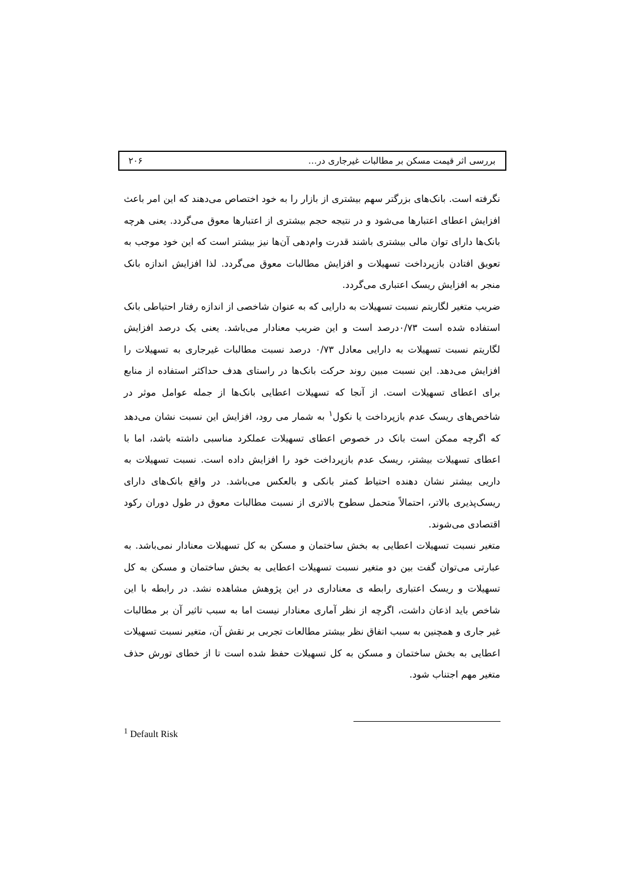بررسی اثر قیمت مسکن بر مطالبات غیرجاری در… ۲۰۶
نگرفته است. بانک‌های بزرگتر سهم بیشتری از بازار را به خود اختصاص می‌دهند که این امر باعث افزایش اعطای اعتبارها می‌شود و در نتیجه حجم بیشتری از اعتبارها معوق می‌گردد. یعنی هرچه بانک‌ها دارای توان مالی بیشتری باشند قدرت وام‌دهی آن‌ها نیز بیشتر است که این خود موجب به تعویق افتادن بازپرداخت تسهیلات و افزایش مطالبات معوق می‌گردد. لذا افزایش اندازه بانک منجر به افزایش ریسک اعتباری می‌گردد.
ضریب متغیر لگاریتم نسبت تسهیلات به دارایی که به عنوان شاخصی از اندازه رفتار احتیاطی بانک استفاده شده است ۰/۷۳درصد است و این ضریب معنادار می‌باشد. یعنی یک درصد افزایش لگاریتم نسبت تسهیلات به دارایی معادل ۰/۷۳ درصد نسبت مطالبات غیرجاری به تسهیلات را افزایش می‌دهد. این نسبت مبین روند حرکت بانک‌ها در راستای هدف حداکثر استفاده از منابع برای اعطای تسهیلات است. از آنجا که تسهیلات اعطایی بانک‌ها از جمله عوامل موثر در شاخص‌های ریسک عدم بازپرداخت یا نکول<sup>۱</sup> به شمار می رود، افزایش این نسبت نشان می‌دهد که اگرچه ممکن است بانک در خصوص اعطای تسهیلات عملکرد مناسبی داشته باشد، اما با اعطای تسهیلات بیشتر، ریسک عدم بازپرداخت خود را افزایش داده است. نسبت تسهیلات به داریی بیشتر نشان دهنده احتیاط کمتر بانکی و بالعکس می‌باشد. در واقع بانک‌های دارای ریسک‌پذیری بالاتر، احتمالاً متحمل سطوح بالاتری از نسبت مطالبات معوق در طول دوران رکود اقتصادی می‌شوند.
متغیر نسبت تسهیلات اعطایی به بخش ساختمان و مسکن به کل تسهیلات معنادار نمی‌باشد. به عبارتی می‌توان گفت بین دو متغیر نسبت تسهیلات اعطایی به بخش ساختمان و مسکن به کل تسهیلات و ریسک اعتباری رابطه ی معناداری در این پژوهش مشاهده نشد. در رابطه با این شاخص باید اذعان داشت، اگرچه از نظر آماری معنادار نیست اما به سبب تاثیر آن بر مطالبات غیر جاری و همچنین به سبب اتفاق نظر بیشتر مطالعات تجربی بر نقش آن، متغیر نسبت تسهیلات اعطایی به بخش ساختمان و مسکن به کل تسهیلات حفظ شده است تا از خطای تورش حذف متغیر مهم اجتناب شود.
<sup>1</sup> Default Risk